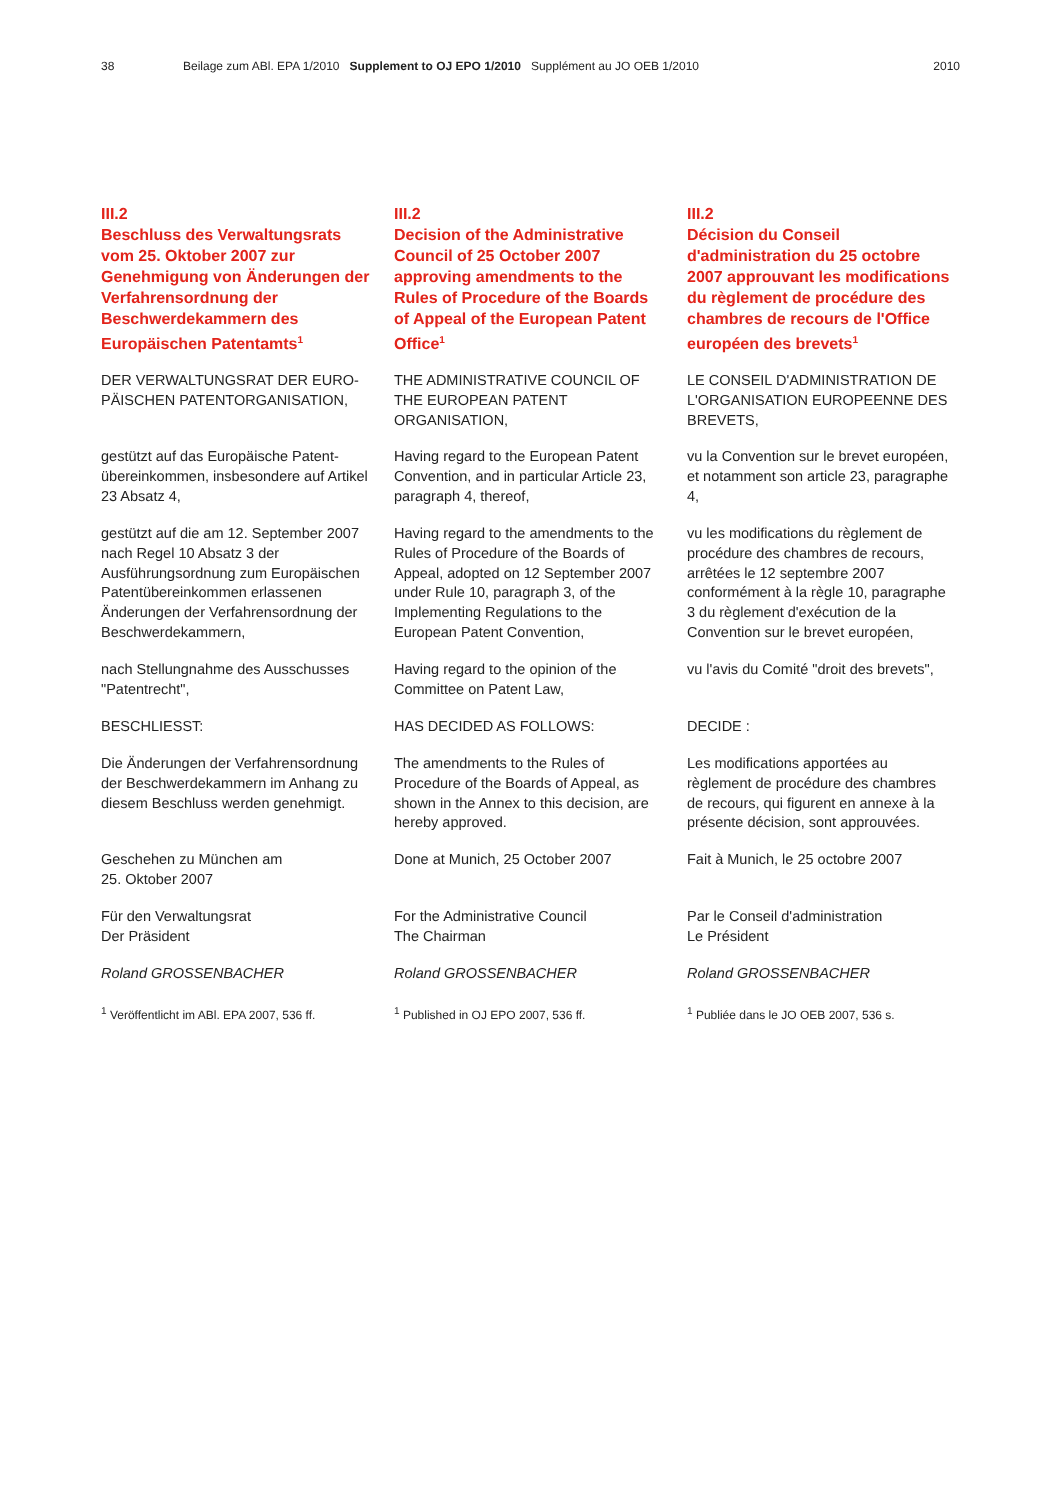38 Beilage zum ABl. EPA 1/2010 Supplement to OJ EPO 1/2010 Supplément au JO OEB 1/2010 2010
III.2
Beschluss des Verwaltungsrats vom 25. Oktober 2007 zur Genehmigung von Änderungen der Verfahrensordnung der Beschwerdekammern des Europäischen Patentamts<sup>1</sup>
DER VERWALTUNGSRAT DER EURO-PÄISCHEN PATENTORGANISATION,
gestützt auf das Europäische Patent-übereinkommen, insbesondere auf Artikel 23 Absatz 4,
gestützt auf die am 12. September 2007 nach Regel 10 Absatz 3 der Ausführungsordnung zum Europäischen Patentübereinkommen erlassenen Änderungen der Verfahrensordnung der Beschwerdekammern,
nach Stellungnahme des Ausschusses "Patentrecht",
BESCHLIESST:
Die Änderungen der Verfahrensordnung der Beschwerdekammern im Anhang zu diesem Beschluss werden genehmigt.
Geschehen zu München am
25. Oktober 2007
Für den Verwaltungsrat
Der Präsident
Roland GROSSENBACHER
<sup>1</sup> Veröffentlicht im ABl. EPA 2007, 536 ff.
III.2
Decision of the Administrative Council of 25 October 2007 approving amendments to the Rules of Procedure of the Boards of Appeal of the European Patent Office<sup>1</sup>
THE ADMINISTRATIVE COUNCIL OF THE EUROPEAN PATENT ORGANISATION,
Having regard to the European Patent Convention, and in particular Article 23, paragraph 4, thereof,
Having regard to the amendments to the Rules of Procedure of the Boards of Appeal, adopted on 12 September 2007 under Rule 10, paragraph 3, of the Implementing Regulations to the European Patent Convention,
Having regard to the opinion of the Committee on Patent Law,
HAS DECIDED AS FOLLOWS:
The amendments to the Rules of Procedure of the Boards of Appeal, as shown in the Annex to this decision, are hereby approved.
Done at Munich, 25 October 2007
For the Administrative Council
The Chairman
Roland GROSSENBACHER
<sup>1</sup> Published in OJ EPO 2007, 536 ff.
III.2
Décision du Conseil d'administration du 25 octobre 2007 approuvant les modifications du règlement de procédure des chambres de recours de l'Office européen des brevets<sup>1</sup>
LE CONSEIL D'ADMINISTRATION DE L'ORGANISATION EUROPEENNE DES BREVETS,
vu la Convention sur le brevet européen, et notamment son article 23, paragraphe 4,
vu les modifications du règlement de procédure des chambres de recours, arrêtées le 12 septembre 2007 conformément à la règle 10, paragraphe 3 du règlement d'exécution de la Convention sur le brevet européen,
vu l'avis du Comité "droit des brevets",
DECIDE :
Les modifications apportées au règlement de procédure des chambres de recours, qui figurent en annexe à la présente décision, sont approuvées.
Fait à Munich, le 25 octobre 2007
Par le Conseil d'administration
Le Président
Roland GROSSENBACHER
<sup>1</sup> Publiée dans le JO OEB 2007, 536 s.